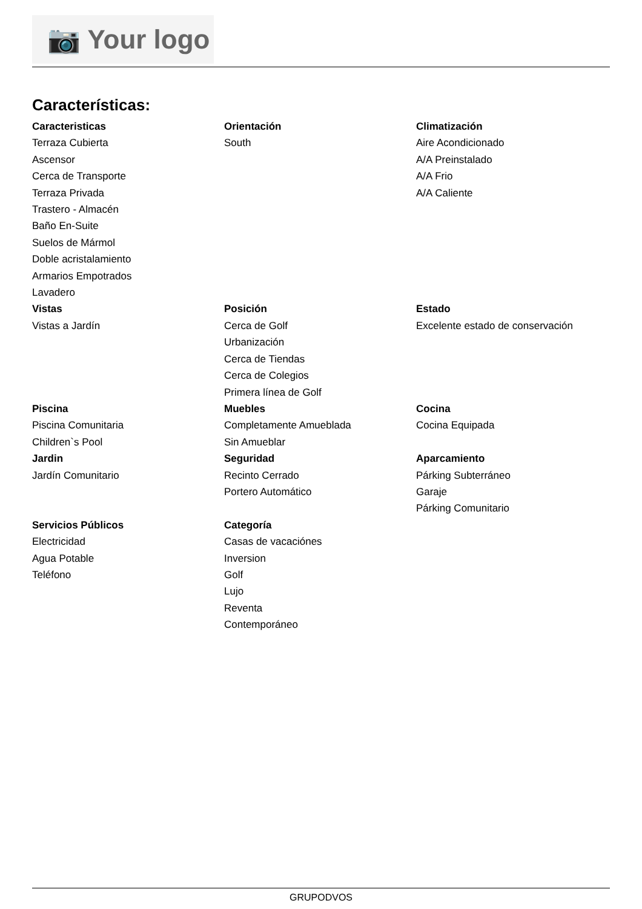📷 Your logo
Características:
Caracteristicas
Terraza Cubierta
Ascensor
Cerca de Transporte
Terraza Privada
Trastero - Almacén
Baño En-Suite
Suelos de Mármol
Doble acristalamiento
Armarios Empotrados
Lavadero
Orientación
South
Climatización
Aire Acondicionado
A/A Preinstalado
A/A Frio
A/A Caliente
Vistas
Vistas a Jardín
Posición
Cerca de Golf
Urbanización
Cerca de Tiendas
Cerca de Colegios
Primera línea de Golf
Estado
Excelente estado de conservación
Piscina
Piscina Comunitaria
Children`s Pool
Muebles
Completamente Amueblada
Sin Amueblar
Cocina
Cocina Equipada
Jardin
Jardín Comunitario
Seguridad
Recinto Cerrado
Portero Automático
Aparcamiento
Párking Subterráneo
Garaje
Párking Comunitario
Servicios Públicos
Electricidad
Agua Potable
Teléfono
Categoría
Casas de vacaciónes
Inversion
Golf
Lujo
Reventa
Contemporáneo
GRUPODVOS